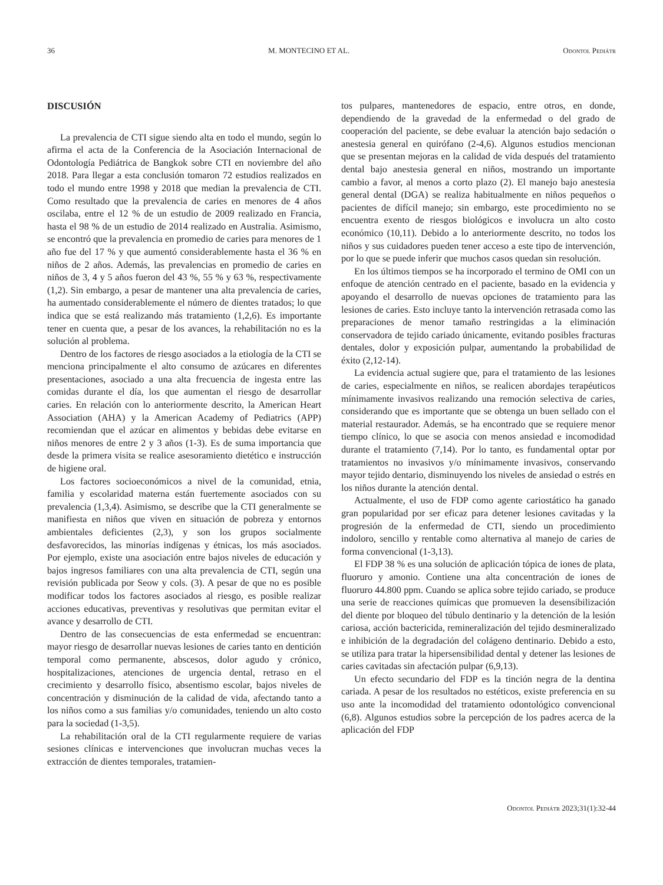36 M. MONTECINO ET AL. Odontol Pediátr
DISCUSIÓN
La prevalencia de CTI sigue siendo alta en todo el mundo, según lo afirma el acta de la Conferencia de la Asociación Internacional de Odontología Pediátrica de Bangkok sobre CTI en noviembre del año 2018. Para llegar a esta conclusión tomaron 72 estudios realizados en todo el mundo entre 1998 y 2018 que median la prevalencia de CTI. Como resultado que la prevalencia de caries en menores de 4 años oscilaba, entre el 12 % de un estudio de 2009 realizado en Francia, hasta el 98 % de un estudio de 2014 realizado en Australia. Asimismo, se encontró que la prevalencia en promedio de caries para menores de 1 año fue del 17 % y que aumentó considerablemente hasta el 36 % en niños de 2 años. Además, las prevalencias en promedio de caries en niños de 3, 4 y 5 años fueron del 43 %, 55 % y 63 %, respectivamente (1,2). Sin embargo, a pesar de mantener una alta prevalencia de caries, ha aumentado considerablemente el número de dientes tratados; lo que indica que se está realizando más tratamiento (1,2,6). Es importante tener en cuenta que, a pesar de los avances, la rehabilitación no es la solución al problema.
Dentro de los factores de riesgo asociados a la etiología de la CTI se menciona principalmente el alto consumo de azúcares en diferentes presentaciones, asociado a una alta frecuencia de ingesta entre las comidas durante el día, los que aumentan el riesgo de desarrollar caries. En relación con lo anteriormente descrito, la American Heart Association (AHA) y la American Academy of Pediatrics (APP) recomiendan que el azúcar en alimentos y bebidas debe evitarse en niños menores de entre 2 y 3 años (1-3). Es de suma importancia que desde la primera visita se realice asesoramiento dietético e instrucción de higiene oral.
Los factores socioeconómicos a nivel de la comunidad, etnia, familia y escolaridad materna están fuertemente asociados con su prevalencia (1,3,4). Asimismo, se describe que la CTI generalmente se manifiesta en niños que viven en situación de pobreza y entornos ambientales deficientes (2,3), y son los grupos socialmente desfavorecidos, las minorías indígenas y étnicas, los más asociados. Por ejemplo, existe una asociación entre bajos niveles de educación y bajos ingresos familiares con una alta prevalencia de CTI, según una revisión publicada por Seow y cols. (3). A pesar de que no es posible modificar todos los factores asociados al riesgo, es posible realizar acciones educativas, preventivas y resolutivas que permitan evitar el avance y desarrollo de CTI.
Dentro de las consecuencias de esta enfermedad se encuentran: mayor riesgo de desarrollar nuevas lesiones de caries tanto en dentición temporal como permanente, abscesos, dolor agudo y crónico, hospitalizaciones, atenciones de urgencia dental, retraso en el crecimiento y desarrollo físico, absentismo escolar, bajos niveles de concentración y disminución de la calidad de vida, afectando tanto a los niños como a sus familias y/o comunidades, teniendo un alto costo para la sociedad (1-3,5).
La rehabilitación oral de la CTI regularmente requiere de varias sesiones clínicas e intervenciones que involucran muchas veces la extracción de dientes temporales, tratamien-
tos pulpares, mantenedores de espacio, entre otros, en donde, dependiendo de la gravedad de la enfermedad o del grado de cooperación del paciente, se debe evaluar la atención bajo sedación o anestesia general en quirófano (2-4,6). Algunos estudios mencionan que se presentan mejoras en la calidad de vida después del tratamiento dental bajo anestesia general en niños, mostrando un importante cambio a favor, al menos a corto plazo (2). El manejo bajo anestesia general dental (DGA) se realiza habitualmente en niños pequeños o pacientes de difícil manejo; sin embargo, este procedimiento no se encuentra exento de riesgos biológicos e involucra un alto costo económico (10,11). Debido a lo anteriormente descrito, no todos los niños y sus cuidadores pueden tener acceso a este tipo de intervención, por lo que se puede inferir que muchos casos quedan sin resolución.
En los últimos tiempos se ha incorporado el termino de OMI con un enfoque de atención centrado en el paciente, basado en la evidencia y apoyando el desarrollo de nuevas opciones de tratamiento para las lesiones de caries. Esto incluye tanto la intervención retrasada como las preparaciones de menor tamaño restringidas a la eliminación conservadora de tejido cariado únicamente, evitando posibles fracturas dentales, dolor y exposición pulpar, aumentando la probabilidad de éxito (2,12-14).
La evidencia actual sugiere que, para el tratamiento de las lesiones de caries, especialmente en niños, se realicen abordajes terapéuticos mínimamente invasivos realizando una remoción selectiva de caries, considerando que es importante que se obtenga un buen sellado con el material restaurador. Además, se ha encontrado que se requiere menor tiempo clínico, lo que se asocia con menos ansiedad e incomodidad durante el tratamiento (7,14). Por lo tanto, es fundamental optar por tratamientos no invasivos y/o mínimamente invasivos, conservando mayor tejido dentario, disminuyendo los niveles de ansiedad o estrés en los niños durante la atención dental.
Actualmente, el uso de FDP como agente cariostático ha ganado gran popularidad por ser eficaz para detener lesiones cavitadas y la progresión de la enfermedad de CTI, siendo un procedimiento indoloro, sencillo y rentable como alternativa al manejo de caries de forma convencional (1-3,13).
El FDP 38 % es una solución de aplicación tópica de iones de plata, fluoruro y amonio. Contiene una alta concentración de iones de fluoruro 44.800 ppm. Cuando se aplica sobre tejido cariado, se produce una serie de reacciones químicas que promueven la desensibilización del diente por bloqueo del túbulo dentinario y la detención de la lesión cariosa, acción bactericida, remineralización del tejido desmineralizado e inhibición de la degradación del colágeno dentinario. Debido a esto, se utiliza para tratar la hipersensibilidad dental y detener las lesiones de caries cavitadas sin afectación pulpar (6,9,13).
Un efecto secundario del FDP es la tinción negra de la dentina cariada. A pesar de los resultados no estéticos, existe preferencia en su uso ante la incomodidad del tratamiento odontológico convencional (6,8). Algunos estudios sobre la percepción de los padres acerca de la aplicación del FDP
Odontol Pediátr 2023;31(1):32-44